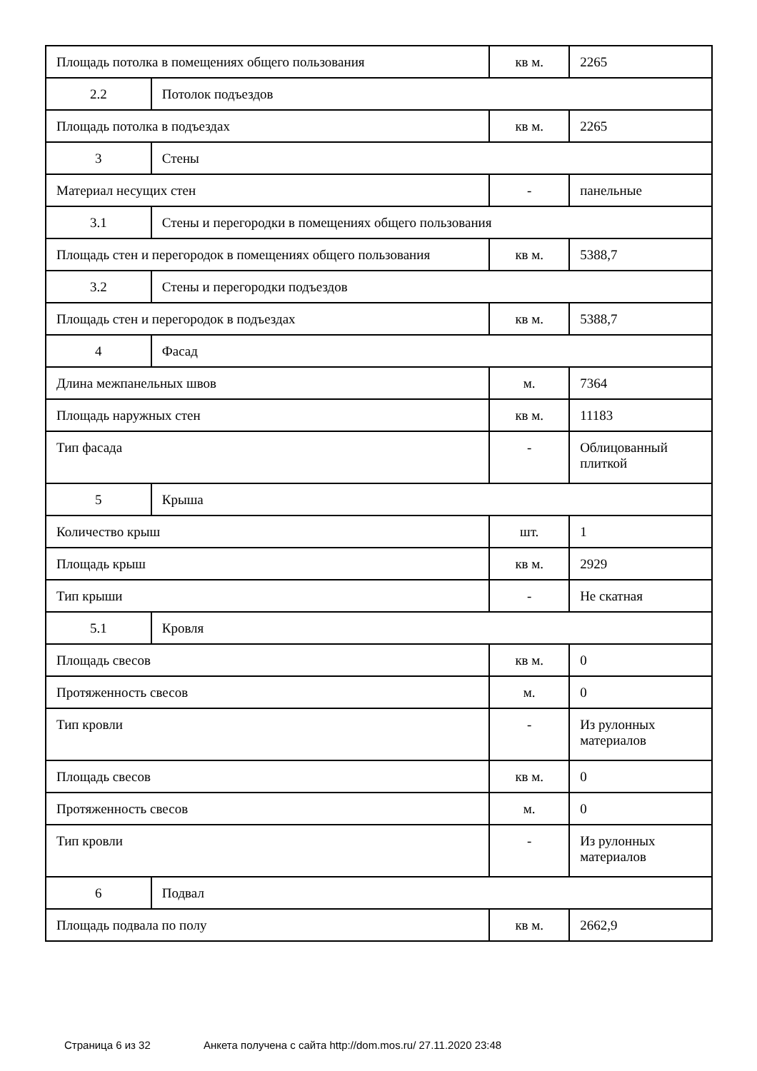| Площадь потолка в помещениях общего пользования | | кв м. | 2265 |
| 2.2 | Потолок подъездов | | |
| Площадь потолка в подъездах | | кв м. | 2265 |
| 3 | Стены | | |
| Материал несущих стен | | - | панельные |
| 3.1 | Стены и перегородки в помещениях общего пользования | | |
| Площадь стен и перегородок в помещениях общего пользования | | кв м. | 5388,7 |
| 3.2 | Стены и перегородки подъездов | | |
| Площадь стен и перегородок в подъездах | | кв м. | 5388,7 |
| 4 | Фасад | | |
| Длина межпанельных швов | | м. | 7364 |
| Площадь наружных стен | | кв м. | 11183 |
| Тип фасада | | - | Облицованный плиткой |
| 5 | Крыша | | |
| Количество крыш | | шт. | 1 |
| Площадь крыш | | кв м. | 2929 |
| Тип крыши | | - | Не скатная |
| 5.1 | Кровля | | |
| Площадь свесов | | кв м. | 0 |
| Протяженность свесов | | м. | 0 |
| Тип кровли | | - | Из рулонных материалов |
| Площадь свесов | | кв м. | 0 |
| Протяженность свесов | | м. | 0 |
| Тип кровли | | - | Из рулонных материалов |
| 6 | Подвал | | |
| Площадь подвала по полу | | кв м. | 2662,9 |
Страница 6 из 32 Анкета получена с сайта http://dom.mos.ru/ 27.11.2020 23:48